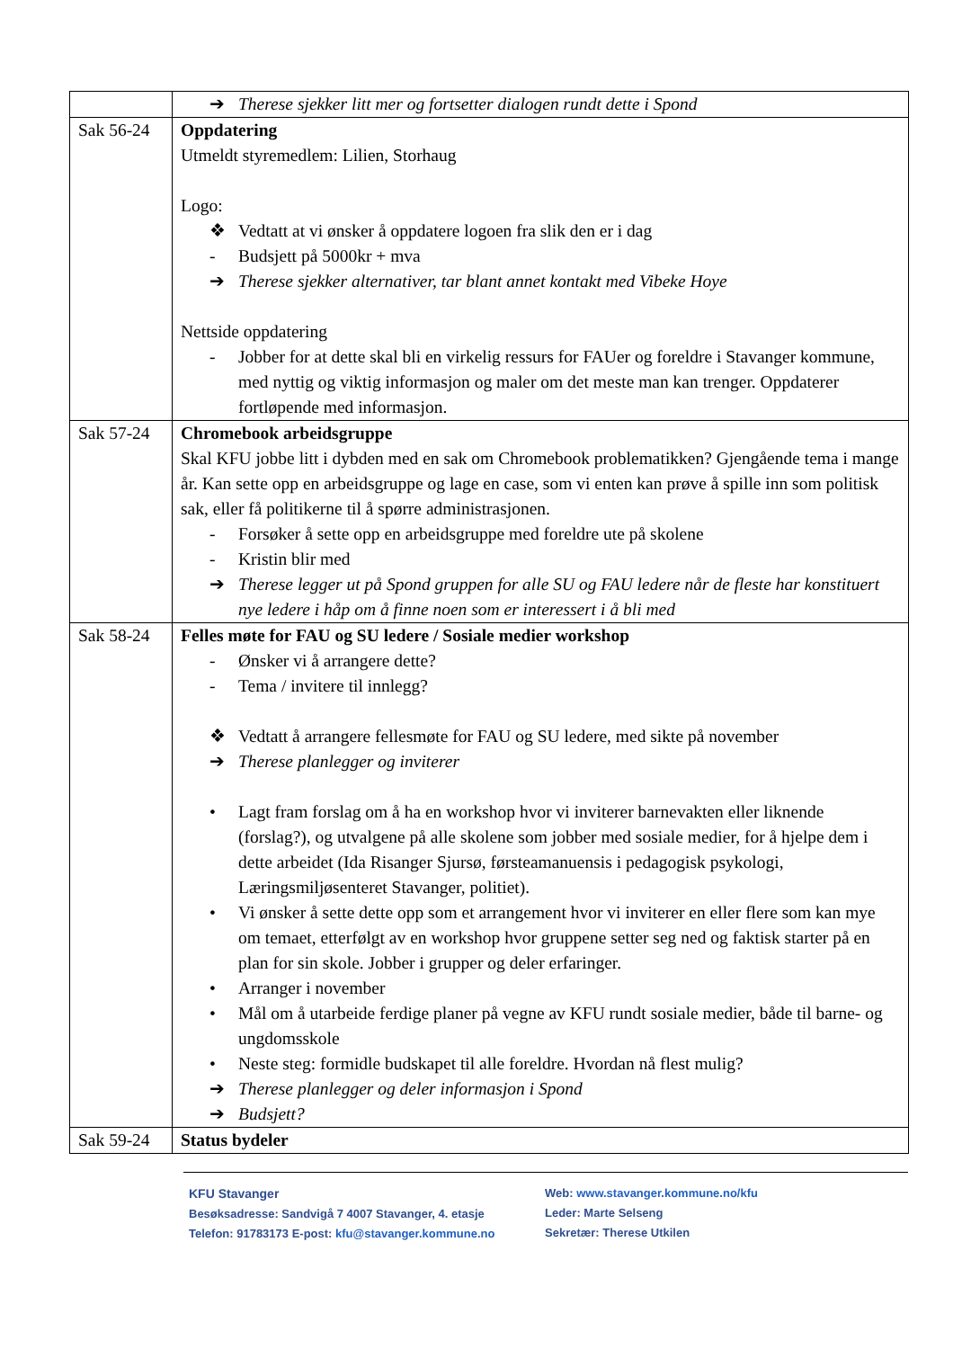| | ➔ Therese sjekker litt mer og fortsetter dialogen rundt dette i Spond |
| Sak 56-24 | Oppdatering Utmeldt styremedlem: Lilien, Storhaug Logo: ❖ Vedtatt at vi ønsker å oppdatere logoen fra slik den er i dag - Budsjett på 5000kr + mva ➔ Therese sjekker alternativer, tar blant annet kontakt med Vibeke Hoye Nettside oppdatering - Jobber for at dette skal bli en virkelig ressurs for FAUer og foreldre i Stavanger kommune, med nyttig og viktig informasjon og maler om det meste man kan trenger. Oppdaterer fortløpende med informasjon. |
| Sak 57-24 | Chromebook arbeidsgruppe Skal KFU jobbe litt i dybden med en sak om Chromebook problematikken? Gjengående tema i mange år. Kan sette opp en arbeidsgruppe og lage en case, som vi enten kan prøve å spille inn som politisk sak, eller få politikerne til å spørre administrasjonen. - Forsøker å sette opp en arbeidsgruppe med foreldre ute på skolene - Kristin blir med ➔ Therese legger ut på Spond gruppen for alle SU og FAU ledere når de fleste har konstituert nye ledere i håp om å finne noen som er interessert i å bli med |
| Sak 58-24 | Felles møte for FAU og SU ledere / Sosiale medier workshop - Ønsker vi å arrangere dette? - Tema / invitere til innlegg? ❖ Vedtatt å arrangere fellesmøte for FAU og SU ledere, med sikte på november ➔ Therese planlegger og inviterer • Lagt fram forslag om å ha en workshop hvor vi inviterer barnevakten eller liknende (forslag?), og utvalgene på alle skolene som jobber med sosiale medier, for å hjelpe dem i dette arbeidet (Ida Risanger Sjursø, førsteamanuensis i pedagogisk psykologi, Læringsmiljøsenteret Stavanger, politiet). • Vi ønsker å sette dette opp som et arrangement hvor vi inviterer en eller flere som kan mye om temaet, etterfølgt av en workshop hvor gruppene setter seg ned og faktisk starter på en plan for sin skole. Jobber i grupper og deler erfaringer. • Arranger i november • Mål om å utarbeide ferdige planer på vegne av KFU rundt sosiale medier, både til barne- og ungdomsskole • Neste steg: formidle budskapet til alle foreldre. Hvordan nå flest mulig? ➔ Therese planlegger og deler informasjon i Spond ➔ Budsjett? |
| Sak 59-24 | Status bydeler |
KFU Stavanger
Besøksadresse: Sandvigå 7 4007 Stavanger, 4. etasje
Telefon: 91783173 E-post: kfu@stavanger.kommune.no
Web: www.stavanger.kommune.no/kfu
Leder: Marte Selseng
Sekretær: Therese Utkilen